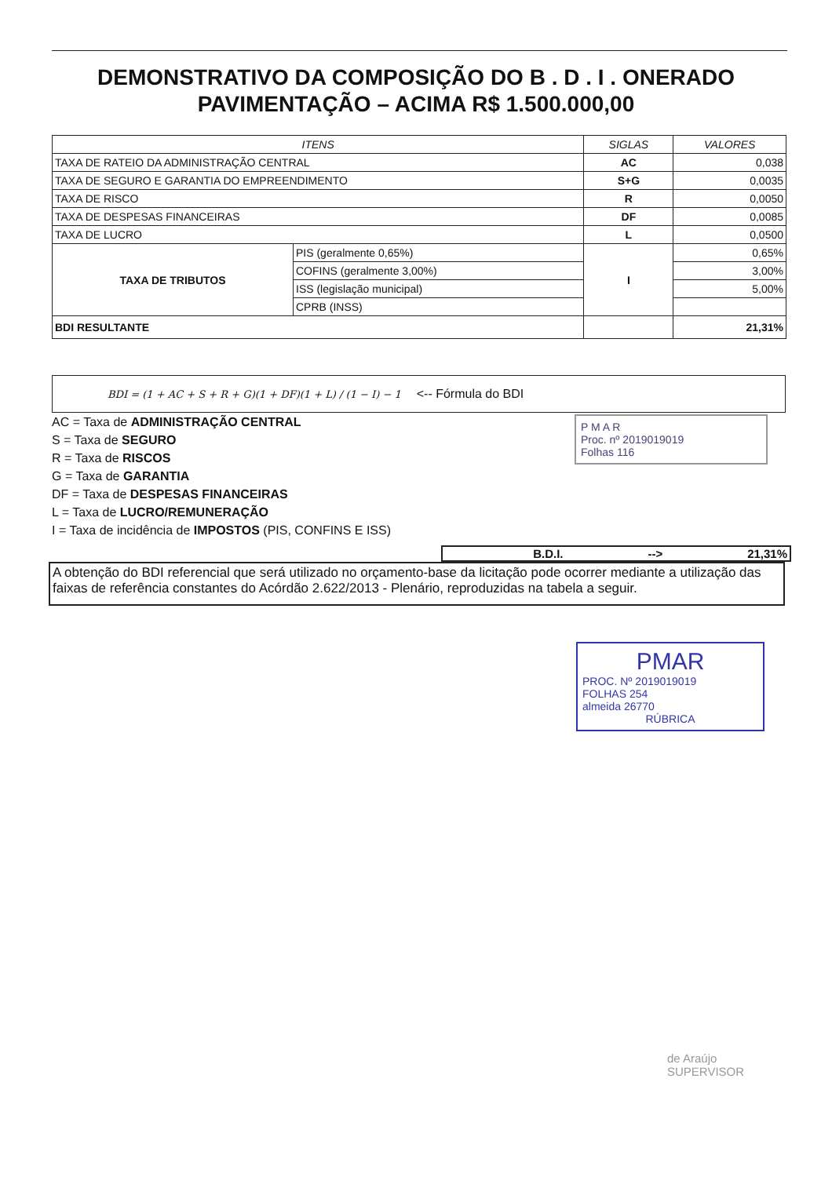DEMONSTRATIVO DA COMPOSIÇÃO DO B . D . I . ONERADO
PAVIMENTAÇÃO – ACIMA R$ 1.500.000,00
| ITENS | | SIGLAS | VALORES |
| --- | --- | --- | --- |
| TAXA DE RATEIO DA ADMINISTRAÇÃO CENTRAL | | AC | 0,038 |
| TAXA DE SEGURO E GARANTIA DO EMPREENDIMENTO | | S+G | 0,0035 |
| TAXA DE RISCO | | R | 0,0050 |
| TAXA DE DESPESAS FINANCEIRAS | | DF | 0,0085 |
| TAXA DE LUCRO | | L | 0,0500 |
| TAXA DE TRIBUTOS | PIS (geralmente 0,65%) | I | 0,65% |
| | COFINS (geralmente 3,00%) | | 3,00% |
| | ISS (legislação municipal) | | 5,00% |
| | CPRB (INSS) | | |
| BDI RESULTANTE | | | 21,31% |
BDI = (1 + AC + S + R + G)(1 + DF)(1 + L) / (1 − I) − 1 <-- Fórmula do BDI
AC = Taxa de ADMINISTRAÇÃO CENTRAL
S = Taxa de SEGURO
R = Taxa de RISCOS
G = Taxa de GARANTIA
DF = Taxa de DESPESAS FINANCEIRAS
L = Taxa de LUCRO/REMUNERAÇÃO
I = Taxa de incidência de IMPOSTOS (PIS, CONFINS E ISS)
B.D.I. --> 21,31%
A obtenção do BDI referencial que será utilizado no orçamento-base da licitação pode ocorrer mediante a utilização das faixas de referência constantes do Acórdão 2.622/2013 - Plenário, reproduzidas na tabela a seguir.
P M A R
Proc. nº 2019019019
Folhas 116
PMAR
PROC. Nº 2019019019
FOLHAS 254
almeida 26770
RÚBRICA
de Araújo
SUPERVISOR